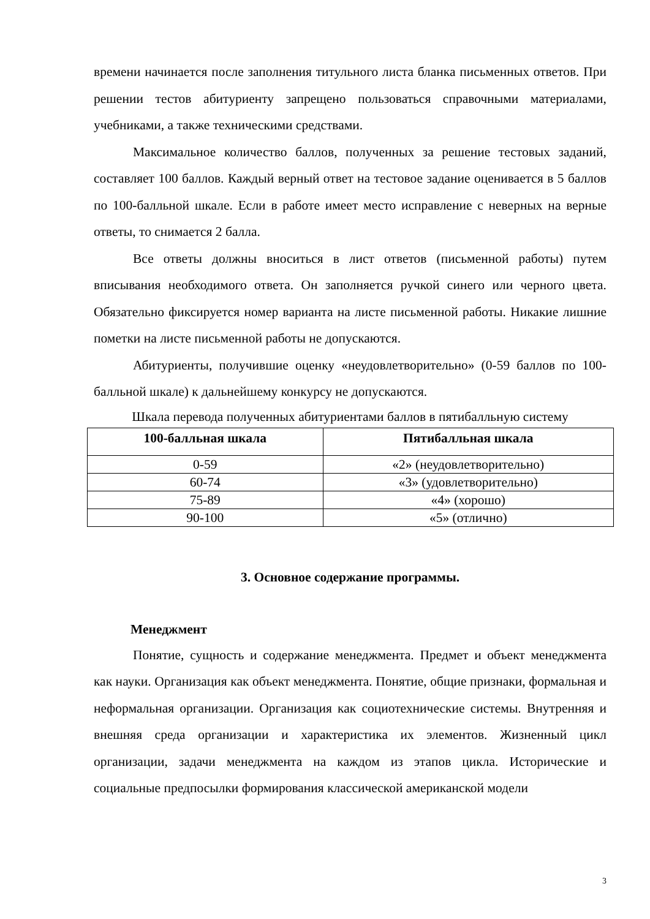времени начинается после заполнения титульного листа бланка письменных ответов. При решении тестов абитуриенту запрещено пользоваться справочными материалами, учебниками, а также техническими средствами.
Максимальное количество баллов, полученных за решение тестовых заданий, составляет 100 баллов. Каждый верный ответ на тестовое задание оценивается в 5 баллов по 100-балльной шкале. Если в работе имеет место исправление с неверных на верные ответы, то снимается 2 балла.
Все ответы должны вноситься в лист ответов (письменной работы) путем вписывания необходимого ответа. Он заполняется ручкой синего или черного цвета. Обязательно фиксируется номер варианта на листе письменной работы. Никакие лишние пометки на листе письменной работы не допускаются.
Абитуриенты, получившие оценку «неудовлетворительно» (0-59 баллов по 100-балльной шкале) к дальнейшему конкурсу не допускаются.
Шкала перевода полученных абитуриентами баллов в пятибалльную систему
| 100-балльная шкала | Пятибалльная шкала |
| --- | --- |
| 0-59 | «2» (неудовлетворительно) |
| 60-74 | «3» (удовлетворительно) |
| 75-89 | «4» (хорошо) |
| 90-100 | «5» (отлично) |
3. Основное содержание программы.
Менеджмент
Понятие, сущность и содержание менеджмента. Предмет и объект менеджмента как науки. Организация как объект менеджмента. Понятие, общие признаки, формальная и неформальная организации. Организация как социотехнические системы. Внутренняя и внешняя среда организации и характеристика их элементов. Жизненный цикл организации, задачи менеджмента на каждом из этапов цикла. Исторические и социальные предпосылки формирования классической американской модели
3